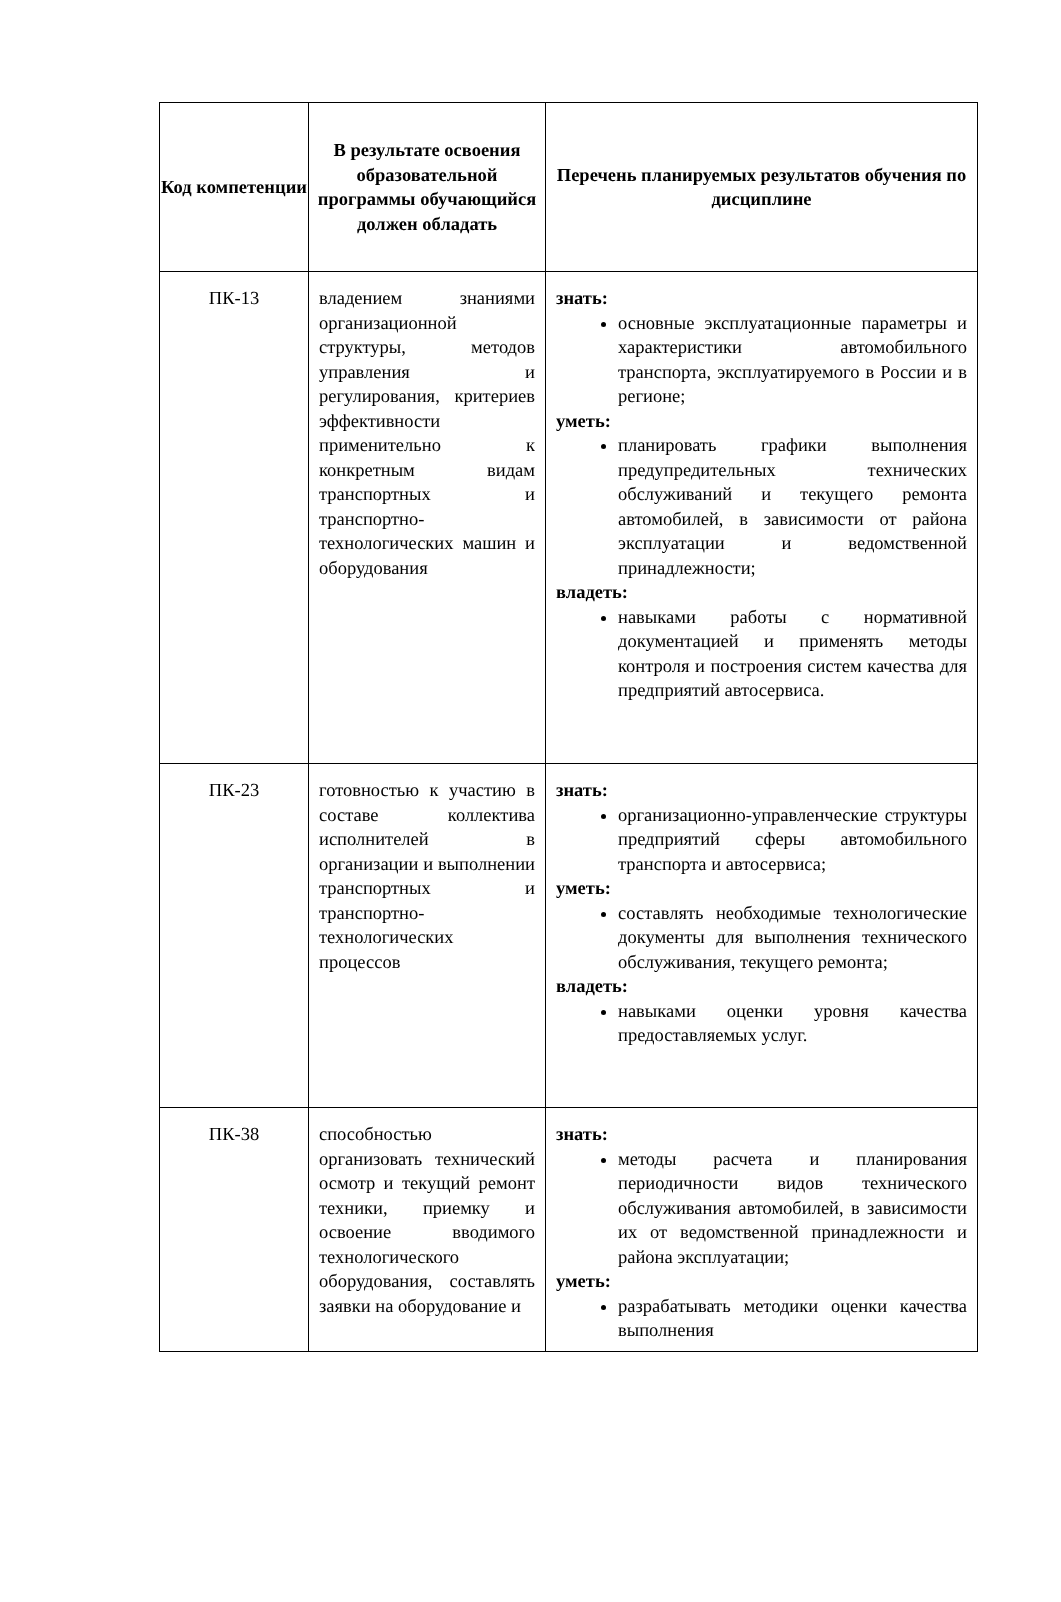| Код компетенции | В результате освоения образовательной программы обучающийся должен обладать | Перечень планируемых результатов обучения по дисциплине |
| --- | --- | --- |
| ПК-13 | владением знаниями организационной структуры, методов управления и регулирования, критериев эффективности применительно к конкретным видам транспортных и транспортно-технологических машин и оборудования | знать: основные эксплуатационные параметры и характеристики автомобильного транспорта, эксплуатируемого в России и в регионе; уметь: планировать графики выполнения предупредительных технических обслуживаний и текущего ремонта автомобилей, в зависимости от района эксплуатации и ведомственной принадлежности; владеть: навыками работы с нормативной документацией и применять методы контроля и построения систем качества для предприятий автосервиса. |
| ПК-23 | готовностью к участию в составе коллектива исполнителей в организации и выполнении транспортных и транспортно-технологических процессов | знать: организационно-управленческие структуры предприятий сферы автомобильного транспорта и автосервиса; уметь: составлять необходимые технологические документы для выполнения технического обслуживания, текущего ремонта; владеть: навыками оценки уровня качества предоставляемых услуг. |
| ПК-38 | способностью организовать технический осмотр и текущий ремонт техники, приемку и освоение вводимого технологического оборудования, составлять заявки на оборудование и | знать: методы расчета и планирования периодичности видов технического обслуживания автомобилей, в зависимости их от ведомственной принадлежности и района эксплуатации; уметь: разрабатывать методики оценки качества выполнения |